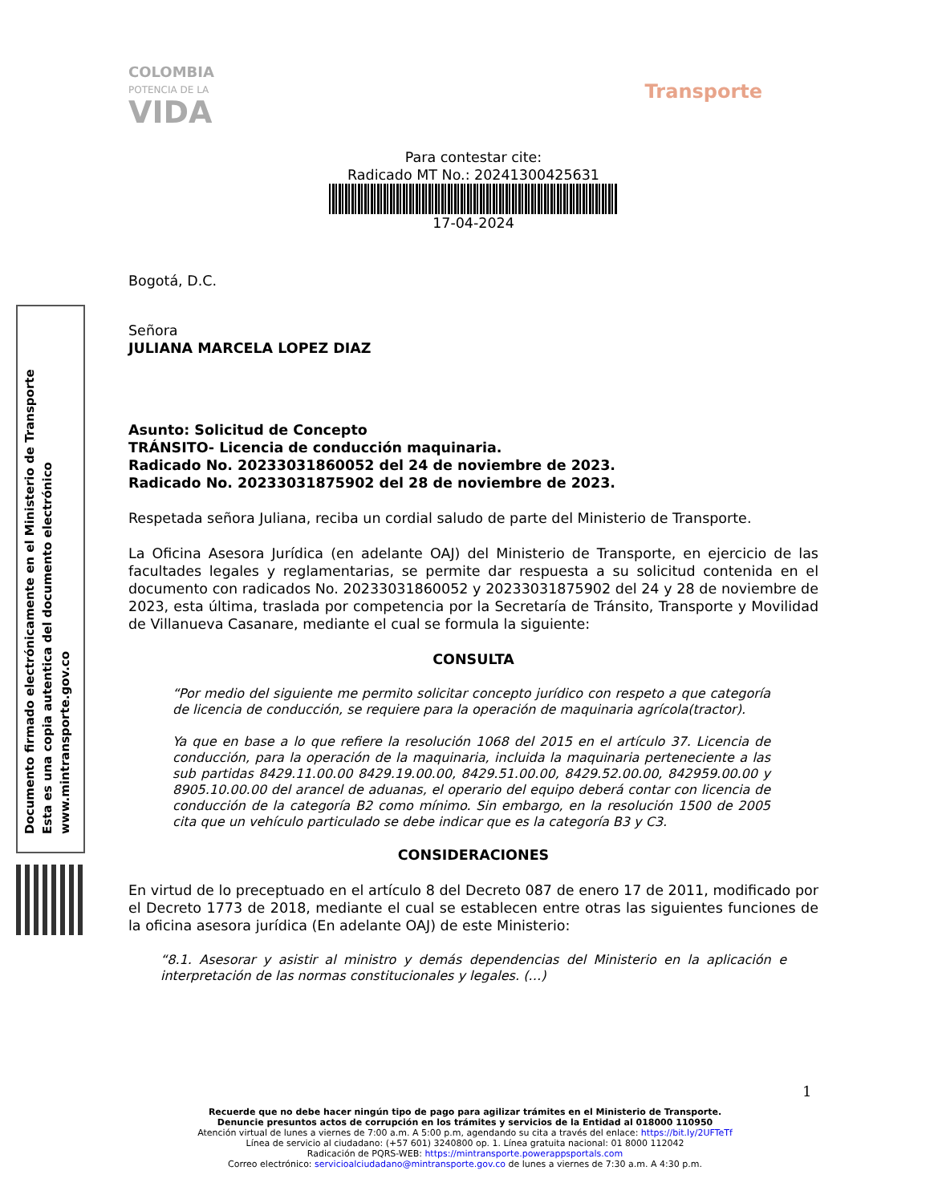COLOMBIA
POTENCIA DE LA
VIDA
Transporte
Documento firmado electrónicamente en el Ministerio de Transporte
Esta es una copia autentica del documento electrónico
www.mintransporte.gov.co
Para contestar cite:
Radicado MT No.: 20241300425631
17-04-2024
Bogotá, D.C.
Señora
JULIANA MARCELA LOPEZ DIAZ
Asunto: Solicitud de Concepto
TRÁNSITO- Licencia de conducción maquinaria.
Radicado No. 20233031860052 del 24 de noviembre de 2023.
Radicado No. 20233031875902 del 28 de noviembre de 2023.
Respetada señora Juliana, reciba un cordial saludo de parte del Ministerio de Transporte.
La Oficina Asesora Jurídica (en adelante OAJ) del Ministerio de Transporte, en ejercicio de las facultades legales y reglamentarias, se permite dar respuesta a su solicitud contenida en el documento con radicados No. 20233031860052 y 20233031875902 del 24 y 28 de noviembre de 2023, esta última, traslada por competencia por la Secretaría de Tránsito, Transporte y Movilidad de Villanueva Casanare, mediante el cual se formula la siguiente:
CONSULTA
“Por medio del siguiente me permito solicitar concepto jurídico con respeto a que categoría de licencia de conducción, se requiere para la operación de maquinaria agrícola(tractor).
Ya que en base a lo que refiere la resolución 1068 del 2015 en el artículo 37. Licencia de conducción, para la operación de la maquinaria, incluida la maquinaria perteneciente a las sub partidas 8429.11.00.00 8429.19.00.00, 8429.51.00.00, 8429.52.00.00, 842959.00.00 y 8905.10.00.00 del arancel de aduanas, el operario del equipo deberá contar con licencia de conducción de la categoría B2 como mínimo. Sin embargo, en la resolución 1500 de 2005 cita que un vehículo particulado se debe indicar que es la categoría B3 y C3.
CONSIDERACIONES
En virtud de lo preceptuado en el artículo 8 del Decreto 087 de enero 17 de 2011, modificado por el Decreto 1773 de 2018, mediante el cual se establecen entre otras las siguientes funciones de la oficina asesora jurídica (En adelante OAJ) de este Ministerio:
“8.1. Asesorar y asistir al ministro y demás dependencias del Ministerio en la aplicación e interpretación de las normas constitucionales y legales. (…)
1
Recuerde que no debe hacer ningún tipo de pago para agilizar trámites en el Ministerio de Transporte.
Denuncie presuntos actos de corrupción en los trámites y servicios de la Entidad al 018000 110950
Atención virtual de lunes a viernes de 7:00 a.m. A 5:00 p.m, agendando su cita a través del enlace: https://bit.ly/2UFTeTf
Línea de servicio al ciudadano: (+57 601) 3240800 op. 1. Línea gratuita nacional: 01 8000 112042
Radicación de PQRS-WEB: https://mintransporte.powerappsportals.com
Correo electrónico: servicioalciudadano@mintransporte.gov.co de lunes a viernes de 7:30 a.m. A 4:30 p.m.